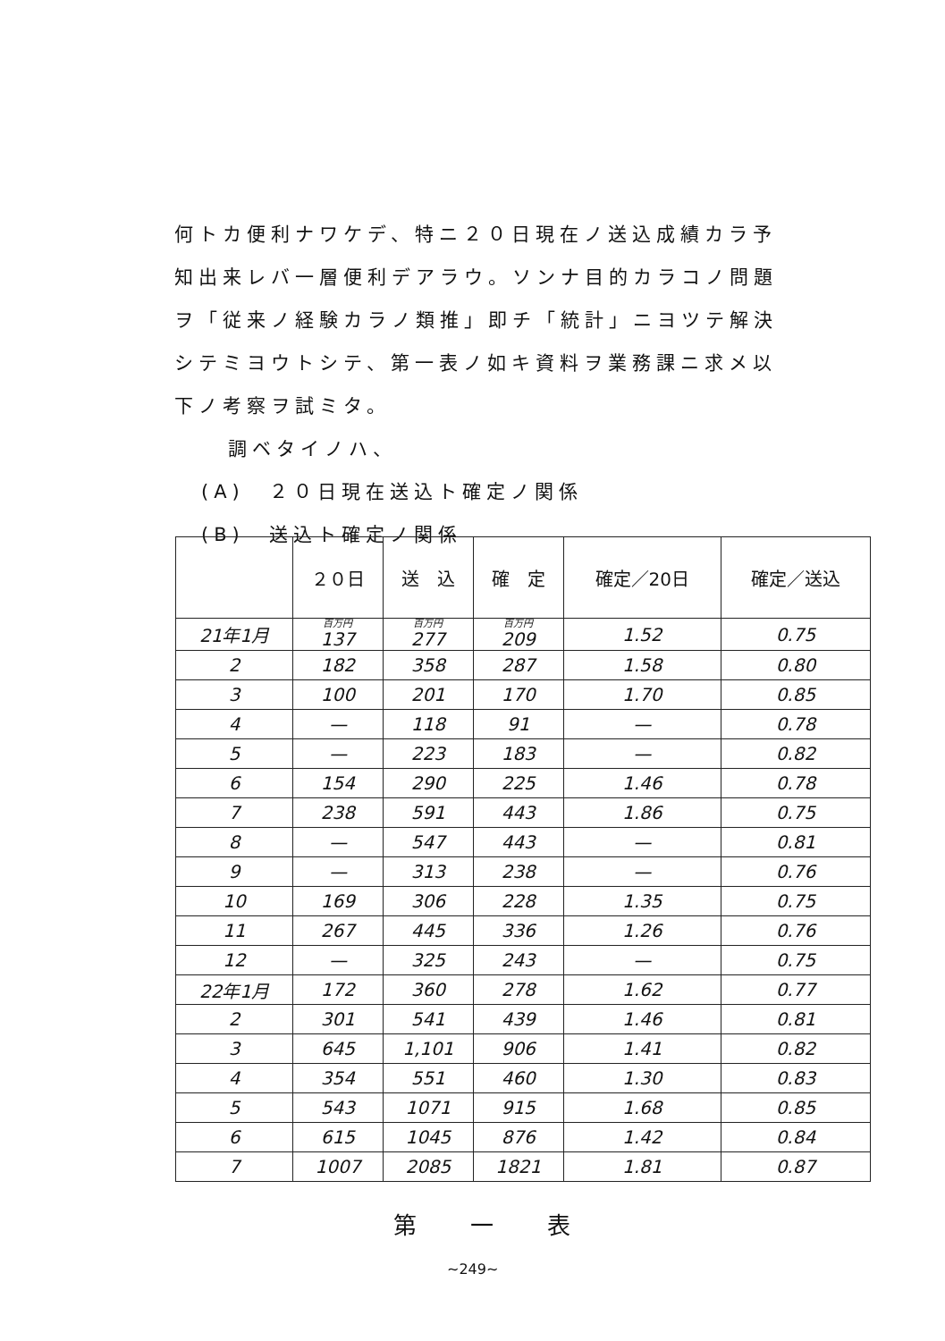何トカ便利ナワケデ、特ニ２０日現在ノ送込成績カラ予
知出来レバ一層便利デアラウ。ソンナ目的カラコノ問題
ヲ「従来ノ経験カラノ類推」即チ「統計」ニヨツテ解決
シテミヨウトシテ、第一表ノ如キ資料ヲ業務課ニ求メ以
下ノ考察ヲ試ミタ。
調ベタイノハ、
(A)　２０日現在送込ト確定ノ関係
(B)　送込ト確定ノ関係
| | ２０日 | 送 込 | 確 定 | 確定／20日 | 確定／送込 |
| --- | --- | --- | --- | --- | --- |
| 21年1月 | 百万円 137 | 百万円 277 | 百万円 209 | 1.52 | 0.75 |
| 2 | 182 | 358 | 287 | 1.58 | 0.80 |
| 3 | 100 | 201 | 170 | 1.70 | 0.85 |
| 4 | — | 118 | 91 | — | 0.78 |
| 5 | — | 223 | 183 | — | 0.82 |
| 6 | 154 | 290 | 225 | 1.46 | 0.78 |
| 7 | 238 | 591 | 443 | 1.86 | 0.75 |
| 8 | — | 547 | 443 | — | 0.81 |
| 9 | — | 313 | 238 | — | 0.76 |
| 10 | 169 | 306 | 228 | 1.35 | 0.75 |
| 11 | 267 | 445 | 336 | 1.26 | 0.76 |
| 12 | — | 325 | 243 | — | 0.75 |
| 22年1月 | 172 | 360 | 278 | 1.62 | 0.77 |
| 2 | 301 | 541 | 439 | 1.46 | 0.81 |
| 3 | 645 | 1,101 | 906 | 1.41 | 0.82 |
| 4 | 354 | 551 | 460 | 1.30 | 0.83 |
| 5 | 543 | 1071 | 915 | 1.68 | 0.85 |
| 6 | 615 | 1045 | 876 | 1.42 | 0.84 |
| 7 | 1007 | 2085 | 1821 | 1.81 | 0.87 |
第一表
~249~